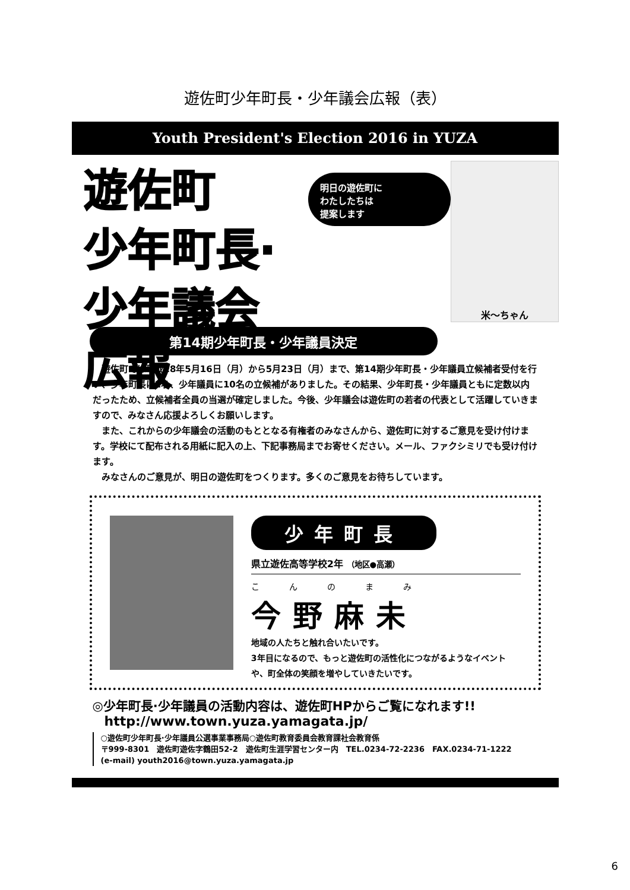遊佐町少年町長・少年議会広報（表）
Youth President's Election 2016 in YUZA
遊佐町
少年町長·少年議会広報
明日の遊佐町に
わたしたちは
提案します
米～ちゃん
第14期少年町長・少年議員決定
　遊佐町では平成28年5月16日（月）から5月23日（月）まで、第14期少年町長・少年議員立候補者受付を行い、少年町長に1名、少年議員に10名の立候補がありました。その結果、少年町長・少年議員ともに定数以内だったため、立候補者全員の当選が確定しました。今後、少年議会は遊佐町の若者の代表として活躍していきますので、みなさん応援よろしくお願いします。
　また、これからの少年議会の活動のもととなる有権者のみなさんから、遊佐町に対するご意見を受け付けます。学校にて配布される用紙に記入の上、下記事務局までお寄せください。メール、ファクシミリでも受け付けます。
　みなさんのご意見が、明日の遊佐町をつくります。多くのご意見をお待ちしています。
少年町長
県立遊佐高等学校2年 （地区●高瀬）
こんのまみ
今野麻未
地域の人たちと触れ合いたいです。
3年目になるので、もっと遊佐町の活性化につながるようなイベントや、町全体の笑顔を増やしていきたいです。
◎少年町長·少年議員の活動内容は、遊佐町HPからご覧になれます!!
http://www.town.yuza.yamagata.jp/
○遊佐町少年町長·少年議員公選事業事務局○遊佐町教育委員会教育課社会教育係
〒999-8301　遊佐町遊佐字鶴田52-2　遊佐町生涯学習センター内　TEL.0234-72-2236　FAX.0234-71-1222
(e-mail) youth2016@town.yuza.yamagata.jp
6